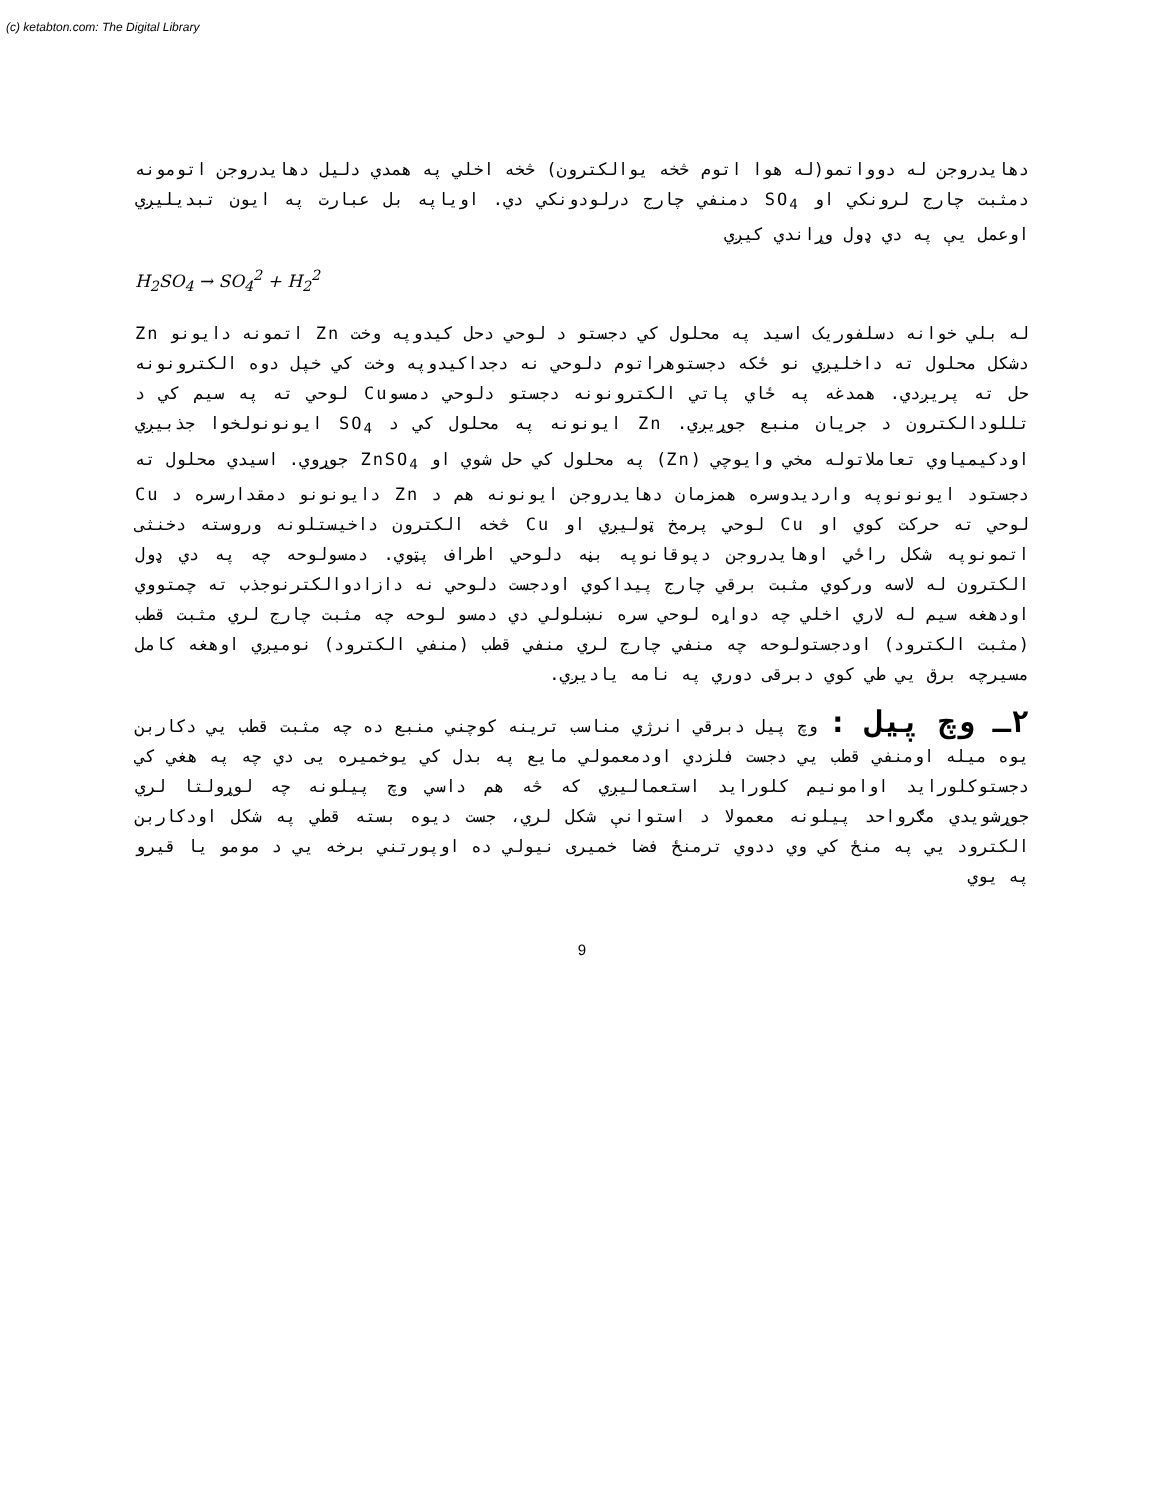(c) ketabton.com: The Digital Library
دهایدروجن له دوواتمو(له هوا اتوم څخه یوالکترون) څخه اخلي په همدي دلیل دهایدروجن اتومونه دمثبت چارج لرونکي او SO<sub>4</sub> دمنفي چارج درلودونکي دي. اویاپه بل عبارت په ایون تبدیلیږي اوعمل یې په دي ډول وړاندي کیږي
H<sub>2</sub>SO<sub>4</sub> → SO<sub>4</sub><sup>2</sup> + H<sub>2</sub><sup>2</sup>
له بلي خوانه دسلفوریک اسید په محلول کي دجستو د لوحي دحل کیدوپه وخت Zn اتمونه دایونو Zn دشکل محلول ته داخلیږي نو ځکه دجستوهراتوم دلوحي نه دجداکیدوپه وخت کي خپل دوه الکترونونه حل ته پریږدي. همدغه په ځاي پاتي الکترونونه دجستو دلوحي دمسوCu لوحي ته په سیم کي د تللودالکترون د جریان منبع جوړیږي. Zn ایونونه په محلول کي د SO<sub>4</sub> ایونونولخوا جذبیږي اودکیمیاوي تعاملاتوله مخي وایوچي (Zn) په محلول کي حل شوي او ZnSO<sub>4</sub> جوړوي. اسیدي محلول ته دجستود ایونونوپه واردیدوسره همزمان دهایدروجن ایونونه هم د Zn دایونونو دمقدارسره د Cu لوحي ته حرکت کوي او Cu لوحي پرمخ ټولیږي او Cu څخه الکترون داخیستلونه وروسته دخنثی اتمونوپه شکل راځي اوهایدروجن دپوقانوپه بڼه دلوحي اطراف پټوي. دمسولوحه چه په دي ډول الکترون له لاسه ورکوي مثبت برقي چارج پیداکوي اودجست دلوحي نه دازادوالکترنوجذب ته چمتووي اودهغه سیم له لاري اخلي چه دواړه لوحي سره نښلولي دي دمسو لوحه چه مثبت چارج لري مثبت قطب (مثبت الکترود) اودجستولوحه چه منفي چارج لري منفي قطب (منفي الکترود) نومیږي اوهغه کامل مسیرچه برق یي طي کوي دبرقی دوري په نامه یادیږي.
۲ـ وچ پیل : وچ پیل دبرقي انرژي مناسب ترینه کوچني منبع ده چه مثبت قطب یي دکاربن یوه میله اومنفي قطب یي دجست فلزدي اودمعمولي مایع په بدل کي یوخمیره یی دي چه په هغي کي دجستوکلوراید اوامونیم کلوراید استعمالیږي که څه هم داسي وچ پیلونه چه لوړولتا لري جوړشویدي مګرواحد پیلونه معمولا د استوانې شکل لري، جست دیوه بسته قطي په شکل اودکاربن الکترود یي په منځ کي وي ددوي ترمنځ فضا خمیری نیولي ده اوپورتني برخه یي د مومو یا قیرو په یوي
9